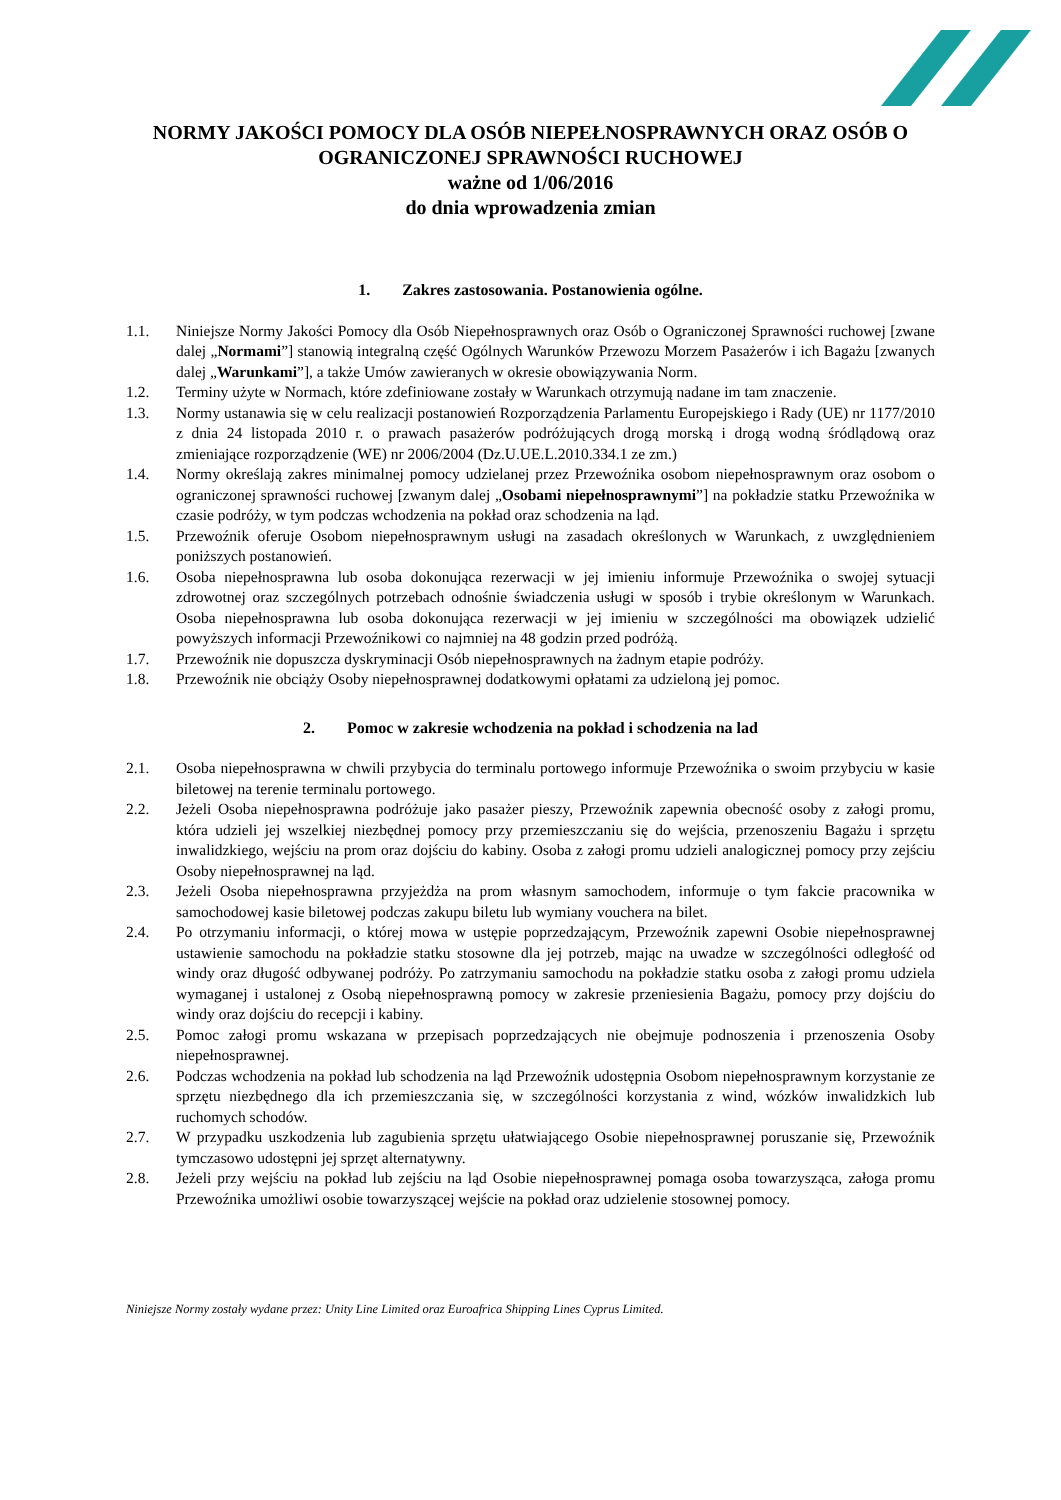NORMY JAKOŚCI POMOCY DLA OSÓB NIEPEŁNOSPRAWNYCH ORAZ OSÓB O OGRANICZONEJ SPRAWNOŚCI RUCHOWEJ
ważne od 1/06/2016
do dnia wprowadzenia zmian
1. Zakres zastosowania. Postanowienia ogólne.
1.1. Niniejsze Normy Jakości Pomocy dla Osób Niepełnosprawnych oraz Osób o Ograniczonej Sprawności ruchowej [zwane dalej „Normami”] stanowią integralną część Ogólnych Warunków Przewozu Morzem Pasażerów i ich Bagażu [zwanych dalej „Warunkami”], a także Umów zawieranych w okresie obowiązywania Norm.
1.2. Terminy użyte w Normach, które zdefiniowane zostały w Warunkach otrzymują nadane im tam znaczenie.
1.3. Normy ustanawia się w celu realizacji postanowień Rozporządzenia Parlamentu Europejskiego i Rady (UE) nr 1177/2010 z dnia 24 listopada 2010 r. o prawach pasażerów podróżujących drogą morską i drogą wodną śródlądową oraz zmieniające rozporządzenie (WE) nr 2006/2004 (Dz.U.UE.L.2010.334.1 ze zm.)
1.4. Normy określają zakres minimalnej pomocy udzielanej przez Przewoźnika osobom niepełnosprawnym oraz osobom o ograniczonej sprawności ruchowej [zwanym dalej „Osobami niepełnosprawnymi”] na pokładzie statku Przewoźnika w czasie podróży, w tym podczas wchodzenia na pokład oraz schodzenia na ląd.
1.5. Przewoźnik oferuje Osobom niepełnosprawnym usługi na zasadach określonych w Warunkach, z uwzględnieniem poniższych postanowień.
1.6. Osoba niepełnosprawna lub osoba dokonująca rezerwacji w jej imieniu informuje Przewoźnika o swojej sytuacji zdrowotnej oraz szczególnych potrzebach odnośnie świadczenia usługi w sposób i trybie określonym w Warunkach. Osoba niepełnosprawna lub osoba dokonująca rezerwacji w jej imieniu w szczególności ma obowiązek udzielić powyższych informacji Przewoźnikowi co najmniej na 48 godzin przed podróżą.
1.7. Przewoźnik nie dopuszcza dyskryminacji Osób niepełnosprawnych na żadnym etapie podróży.
1.8. Przewoźnik nie obciąży Osoby niepełnosprawnej dodatkowymi opłatami za udzieloną jej pomoc.
2. Pomoc w zakresie wchodzenia na pokład i schodzenia na lad
2.1. Osoba niepełnosprawna w chwili przybycia do terminalu portowego informuje Przewoźnika o swoim przybyciu w kasie biletowej na terenie terminalu portowego.
2.2. Jeżeli Osoba niepełnosprawna podróżuje jako pasażer pieszy, Przewoźnik zapewnia obecność osoby z załogi promu, która udzieli jej wszelkiej niezbędnej pomocy przy przemieszczaniu się do wejścia, przenoszeniu Bagażu i sprzętu inwalidzkiego, wejściu na prom oraz dojściu do kabiny. Osoba z załogi promu udzieli analogicznej pomocy przy zejściu Osoby niepełnosprawnej na ląd.
2.3. Jeżeli Osoba niepełnosprawna przyjeżdża na prom własnym samochodem, informuje o tym fakcie pracownika w samochodowej kasie biletowej podczas zakupu biletu lub wymiany vouchera na bilet.
2.4. Po otrzymaniu informacji, o której mowa w ustępie poprzedzającym, Przewoźnik zapewni Osobie niepełnosprawnej ustawienie samochodu na pokładzie statku stosowne dla jej potrzeb, mając na uwadze w szczególności odległość od windy oraz długość odbywanej podróży. Po zatrzymaniu samochodu na pokładzie statku osoba z załogi promu udziela wymaganej i ustalonej z Osobą niepełnosprawną pomocy w zakresie przeniesienia Bagażu, pomocy przy dojściu do windy oraz dojściu do recepcji i kabiny.
2.5. Pomoc załogi promu wskazana w przepisach poprzedzających nie obejmuje podnoszenia i przenoszenia Osoby niepełnosprawnej.
2.6. Podczas wchodzenia na pokład lub schodzenia na ląd Przewoźnik udostępnia Osobom niepełnosprawnym korzystanie ze sprzętu niezbędnego dla ich przemieszczania się, w szczególności korzystania z wind, wózków inwalidzkich lub ruchomych schodów.
2.7. W przypadku uszkodzenia lub zagubienia sprzętu ułatwiającego Osobie niepełnosprawnej poruszanie się, Przewoźnik tymczasowo udostępni jej sprzęt alternatywny.
2.8. Jeżeli przy wejściu na pokład lub zejściu na ląd Osobie niepełnosprawnej pomaga osoba towarzysząca, załoga promu Przewoźnika umożliwi osobie towarzyszącej wejście na pokład oraz udzielenie stosownej pomocy.
Niniejsze Normy zostały wydane przez: Unity Line Limited oraz Euroafrica Shipping Lines Cyprus Limited.